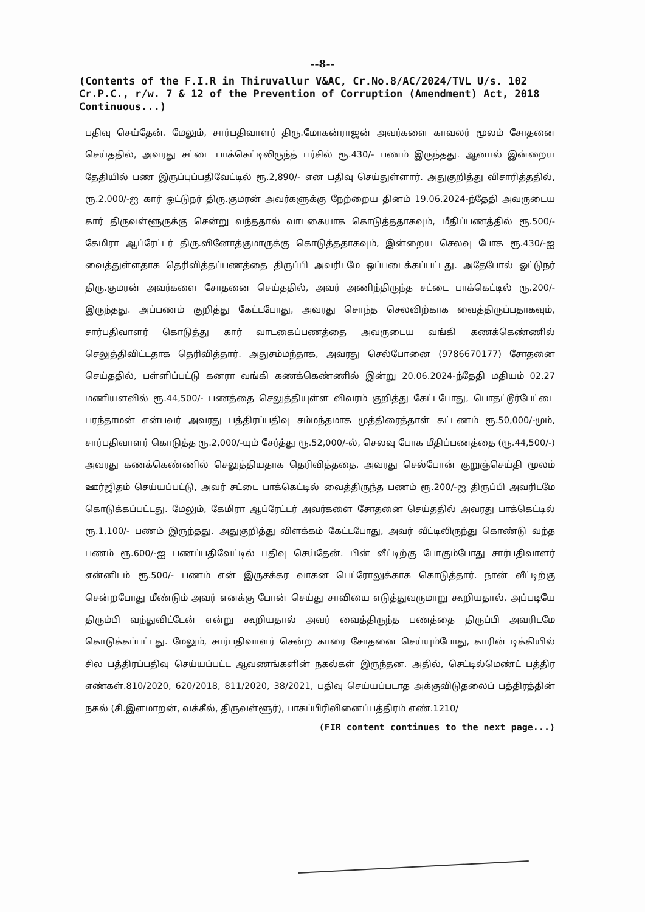--8--
(Contents of the F.I.R in Thiruvallur V&AC, Cr.No.8/AC/2024/TVL U/s. 102 Cr.P.C., r/w. 7 & 12 of the Prevention of Corruption (Amendment) Act, 2018 Continuous...)
பதிவு செய்தேன். மேலும், சார்பதிவாளர் திரு.மோகன்ராஜன் அவர்களை காவலர் மூலம் சோதனை செய்ததில், அவரது சட்டை பாக்கெட்டிலிருந்த் பர்சில் ரூ.430/- பணம் இருந்தது. ஆனால் இன்றைய தேதியில் பண இருப்புப்பதிவேட்டில் ரூ.2,890/- என பதிவு செய்துள்ளார். அதுகுறித்து விசாரித்ததில், ரூ.2,000/-ஐ கார் ஓட்டுநர் திரு.குமரன் அவர்களுக்கு நேற்றைய தினம் 19.06.2024-ந்தேதி அவருடைய கார் திருவள்ளூருக்கு சென்று வந்ததால் வாடகையாக கொடுத்ததாகவும், மீதிப்பணத்தில் ரூ.500/- கேமிரா ஆப்ரேட்டர் திரு.வினோத்குமாருக்கு கொடுத்ததாகவும், இன்றைய செலவு போக ரூ.430/-ஐ வைத்துள்ளதாக தெரிவித்தப்பணத்தை திருப்பி அவரிடமே ஒப்படைக்கப்பட்டது. அதேபோல் ஓட்டுநர் திரு.குமரன் அவர்களை சோதனை செய்ததில், அவர் அணிந்திருந்த சட்டை பாக்கெட்டில் ரூ.200/- இருந்தது. அப்பணம் குறித்து கேட்டபோது, அவரது சொந்த செலவிற்காக வைத்திருப்பதாகவும், சார்பதிவாளர் கொடுத்து கார் வாடகைப்பணத்தை அவருடைய வங்கி கணக்கெண்ணில் செலுத்திவிட்டதாக தெரிவித்தார். அதுசம்மந்தாக, அவரது செல்போனை (9786670177) சோதனை செய்ததில், பள்ளிப்பட்டு கனரா வங்கி கணக்கெண்ணில் இன்று 20.06.2024-ந்தேதி மதியம் 02.27 மணியளவில் ரூ.44,500/- பணத்தை செலுத்தியுள்ள விவரம் குறித்து கேட்டபோது, பொதட்டூர்பேட்டை பரந்தாமன் என்பவர் அவரது பத்திரப்பதிவு சம்மந்தமாக முத்திரைத்தாள் கட்டணம் ரூ.50,000/-மும், சார்பதிவாளர் கொடுத்த ரூ.2,000/-யும் சேர்த்து ரூ.52,000/-ல், செலவு போக மீதிப்பணத்தை (ரூ.44,500/-) அவரது கணக்கெண்ணில் செலுத்தியதாக தெரிவித்ததை, அவரது செல்போன் குறுஞ்செய்தி மூலம் ஊர்ஜிதம் செய்யப்பட்டு, அவர் சட்டை பாக்கெட்டில் வைத்திருந்த பணம் ரூ.200/-ஐ திருப்பி அவரிடமே கொடுக்கப்பட்டது. மேலும், கேமிரா ஆப்ரேட்டர் அவர்களை சோதனை செய்ததில் அவரது பாக்கெட்டில் ரூ.1,100/- பணம் இருந்தது. அதுகுறித்து விளக்கம் கேட்டபோது, அவர் வீட்டிலிருந்து கொண்டு வந்த பணம் ரூ.600/-ஐ பணப்பதிவேட்டில் பதிவு செய்தேன். பின் வீட்டிற்கு போகும்போது சார்பதிவாளர் என்னிடம் ரூ.500/- பணம் என் இருசக்கர வாகன பெட்ரோலுக்காக கொடுத்தார். நான் வீட்டிற்கு சென்றபோது மீண்டும் அவர் எனக்கு போன் செய்து சாவியை எடுத்துவருமாறு கூறியதால், அப்படியே திரும்பி வந்துவிட்டேன் என்று கூறியதால் அவர் வைத்திருந்த பணத்தை திருப்பி அவரிடமே கொடுக்கப்பட்டது. மேலும், சார்பதிவாளர் சென்ற காரை சோதனை செய்யும்போது, காரின் டிக்கியில் சில பத்திரப்பதிவு செய்யப்பட்ட ஆவணங்களின் நகல்கள் இருந்தன. அதில், செட்டில்மெண்ட் பத்திர எண்கள்.810/2020, 620/2018, 811/2020, 38/2021, பதிவு செய்யப்படாத அக்குவிடுதலைப் பத்திரத்தின் நகல் (சி.இளமாறன், வக்கீல், திருவள்ளூர்), பாகப்பிரிவினைப்பத்திரம் எண்.1210/
(FIR content continues to the next page...)